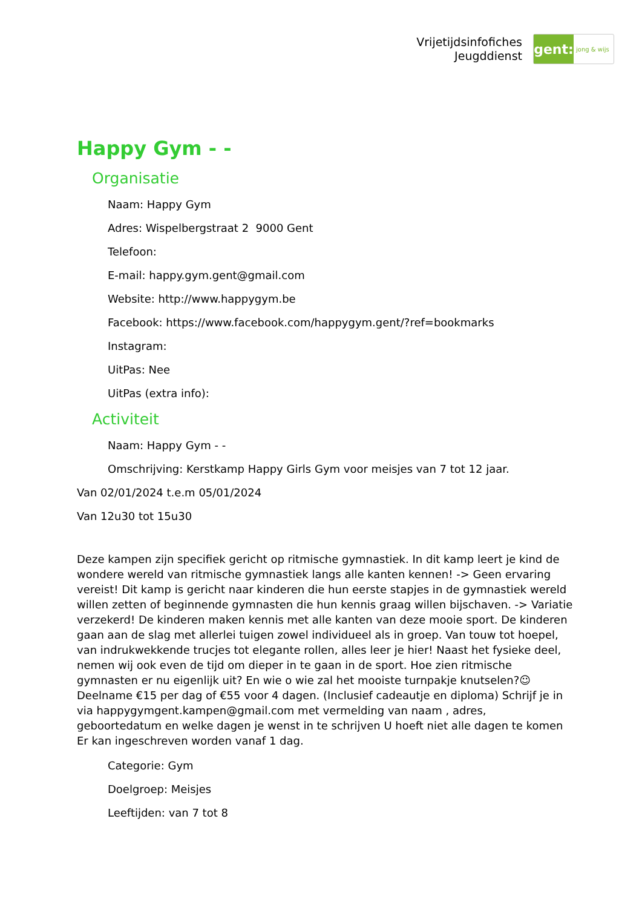Vrijetijdsinfofiches
Jeugddienst
gent:
jong & wijs
Happy Gym - -
Organisatie
Naam: Happy Gym
Adres: Wispelbergstraat 2 9000 Gent
Telefoon:
E-mail: happy.gym.gent@gmail.com
Website: http://www.happygym.be
Facebook: https://www.facebook.com/happygym.gent/?ref=bookmarks
Instagram:
UitPas: Nee
UitPas (extra info):
Activiteit
Naam: Happy Gym - -
Omschrijving: Kerstkamp Happy Girls Gym voor meisjes van 7 tot 12 jaar.
Van 02/01/2024 t.e.m 05/01/2024
Van 12u30 tot 15u30
Deze kampen zijn specifiek gericht op ritmische gymnastiek. In dit kamp leert je kind de wondere wereld van ritmische gymnastiek langs alle kanten kennen! -> Geen ervaring vereist! Dit kamp is gericht naar kinderen die hun eerste stapjes in de gymnastiek wereld willen zetten of beginnende gymnasten die hun kennis graag willen bijschaven. -> Variatie verzekerd! De kinderen maken kennis met alle kanten van deze mooie sport. De kinderen gaan aan de slag met allerlei tuigen zowel individueel als in groep. Van touw tot hoepel, van indrukwekkende trucjes tot elegante rollen, alles leer je hier! Naast het fysieke deel, nemen wij ook even de tijd om dieper in te gaan in de sport. Hoe zien ritmische gymnasten er nu eigenlijk uit? En wie o wie zal het mooiste turnpakje knutselen?☺ Deelname €15 per dag of €55 voor 4 dagen. (Inclusief cadeautje en diploma) Schrijf je in via happygymgent.kampen@gmail.com met vermelding van naam , adres, geboortedatum en welke dagen je wenst in te schrijven U hoeft niet alle dagen te komen Er kan ingeschreven worden vanaf 1 dag.
Categorie: Gym
Doelgroep: Meisjes
Leeftijden: van 7 tot 8